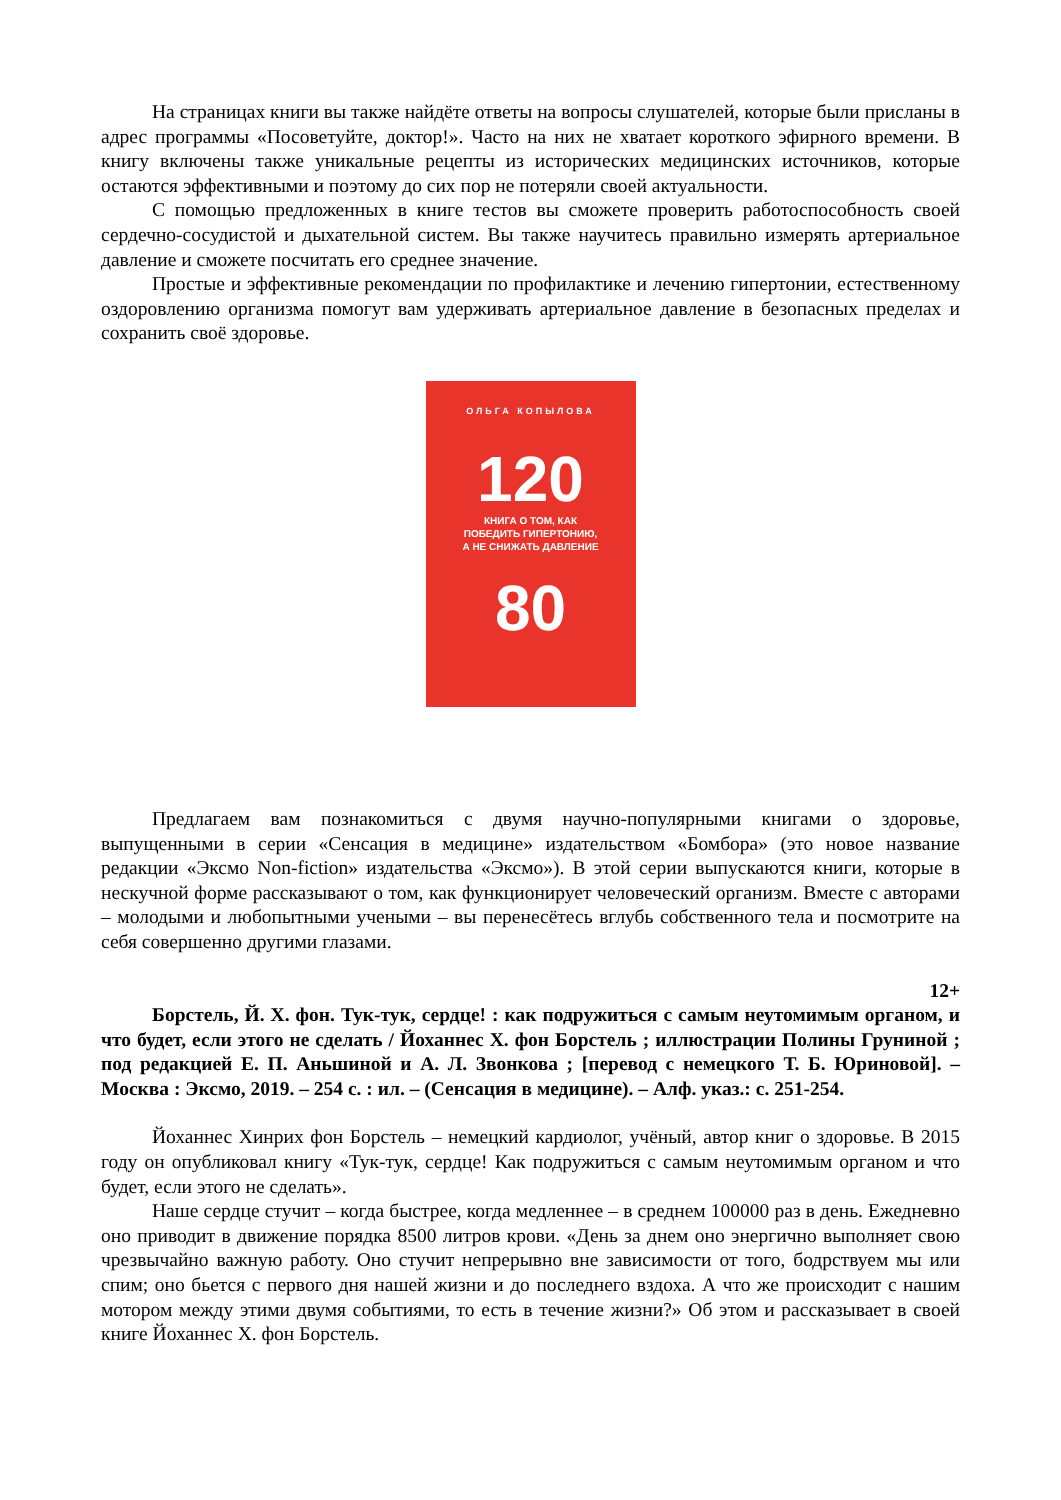На страницах книги вы также найдёте ответы на вопросы слушателей, которые были присланы в адрес программы «Посоветуйте, доктор!». Часто на них не хватает короткого эфирного времени. В книгу включены также уникальные рецепты из исторических медицинских источников, которые остаются эффективными и поэтому до сих пор не потеряли своей актуальности.
С помощью предложенных в книге тестов вы сможете проверить работоспособность своей сердечно-сосудистой и дыхательной систем. Вы также научитесь правильно измерять артериальное давление и сможете посчитать его среднее значение.
Простые и эффективные рекомендации по профилактике и лечению гипертонии, естественному оздоровлению организма помогут вам удерживать артериальное давление в безопасных пределах и сохранить своё здоровье.
ОЛЬГА КОПЫЛОВА
120
КНИГА О ТОМ, КАК
ПОБЕДИТЬ ГИПЕРТОНИЮ,
А НЕ СНИЖАТЬ ДАВЛЕНИЕ
80
Предлагаем вам познакомиться с двумя научно-популярными книгами о здоровье, выпущенными в серии «Сенсация в медицине» издательством «Бомбора» (это новое название редакции «Эксмо Non-fiction» издательства «Эксмо»). В этой серии выпускаются книги, которые в нескучной форме рассказывают о том, как функционирует человеческий организм. Вместе с авторами – молодыми и любопытными учеными – вы перенесётесь вглубь собственного тела и посмотрите на себя совершенно другими глазами.
12+
Борстель, Й. Х. фон. Тук-тук, сердце! : как подружиться с самым неутомимым органом, и что будет, если этого не сделать / Йоханнес Х. фон Борстель ; иллюстрации Полины Груниной ; под редакцией Е. П. Аньшиной и А. Л. Звонкова ; [перевод с немецкого Т. Б. Юриновой]. – Москва : Эксмо, 2019. – 254 с. : ил. – (Сенсация в медицине). – Алф. указ.: с. 251-254.
Йоханнес Хинрих фон Борстель – немецкий кардиолог, учёный, автор книг о здоровье. В 2015 году он опубликовал книгу «Тук-тук, сердце! Как подружиться с самым неутомимым органом и что будет, если этого не сделать».
Наше сердце стучит – когда быстрее, когда медленнее – в среднем 100000 раз в день. Ежедневно оно приводит в движение порядка 8500 литров крови. «День за днем оно энергично выполняет свою чрезвычайно важную работу. Оно стучит непрерывно вне зависимости от того, бодрствуем мы или спим; оно бьется с первого дня нашей жизни и до последнего вздоха. А что же происходит с нашим мотором между этими двумя событиями, то есть в течение жизни?» Об этом и рассказывает в своей книге Йоханнес Х. фон Борстель.